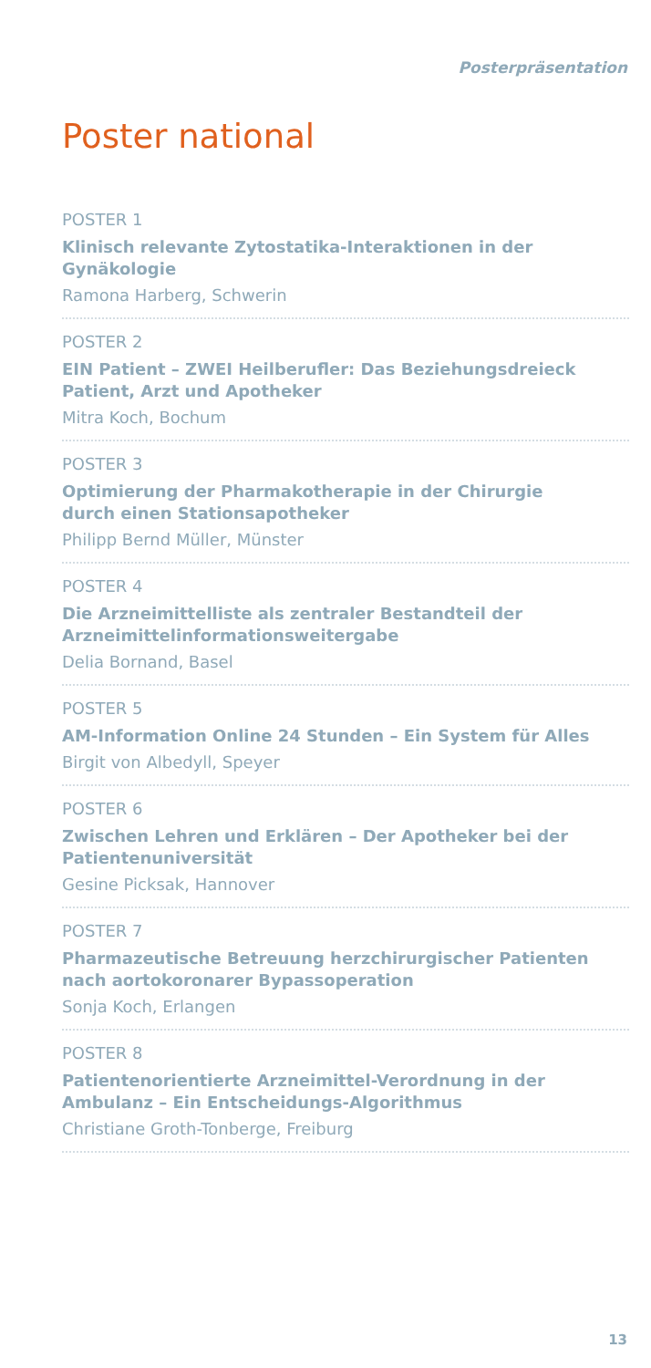Posterpräsentation
Poster national
POSTER 1
Klinisch relevante Zytostatika-Interaktionen in der Gynäkologie
Ramona Harberg, Schwerin
POSTER 2
EIN Patient – ZWEI Heilberufler: Das Beziehungsdreieck
Patient, Arzt und Apotheker
Mitra Koch, Bochum
POSTER 3
Optimierung der Pharmakotherapie in der Chirurgie
durch einen Stationsapotheker
Philipp Bernd Müller, Münster
POSTER 4
Die Arzneimittelliste als zentraler Bestandteil der
Arzneimittelinformationsweitergabe
Delia Bornand, Basel
POSTER 5
AM-Information Online 24 Stunden – Ein System für Alles
Birgit von Albedyll, Speyer
POSTER 6
Zwischen Lehren und Erklären – Der Apotheker bei der
Patientenuniversität
Gesine Picksak, Hannover
POSTER 7
Pharmazeutische Betreuung herzchirurgischer Patienten
nach aortokoronarer Bypassoperation
Sonja Koch, Erlangen
POSTER 8
Patientenorientierte Arzneimittel-Verordnung in der
Ambulanz – Ein Entscheidungs-Algorithmus
Christiane Groth-Tonberge, Freiburg
13